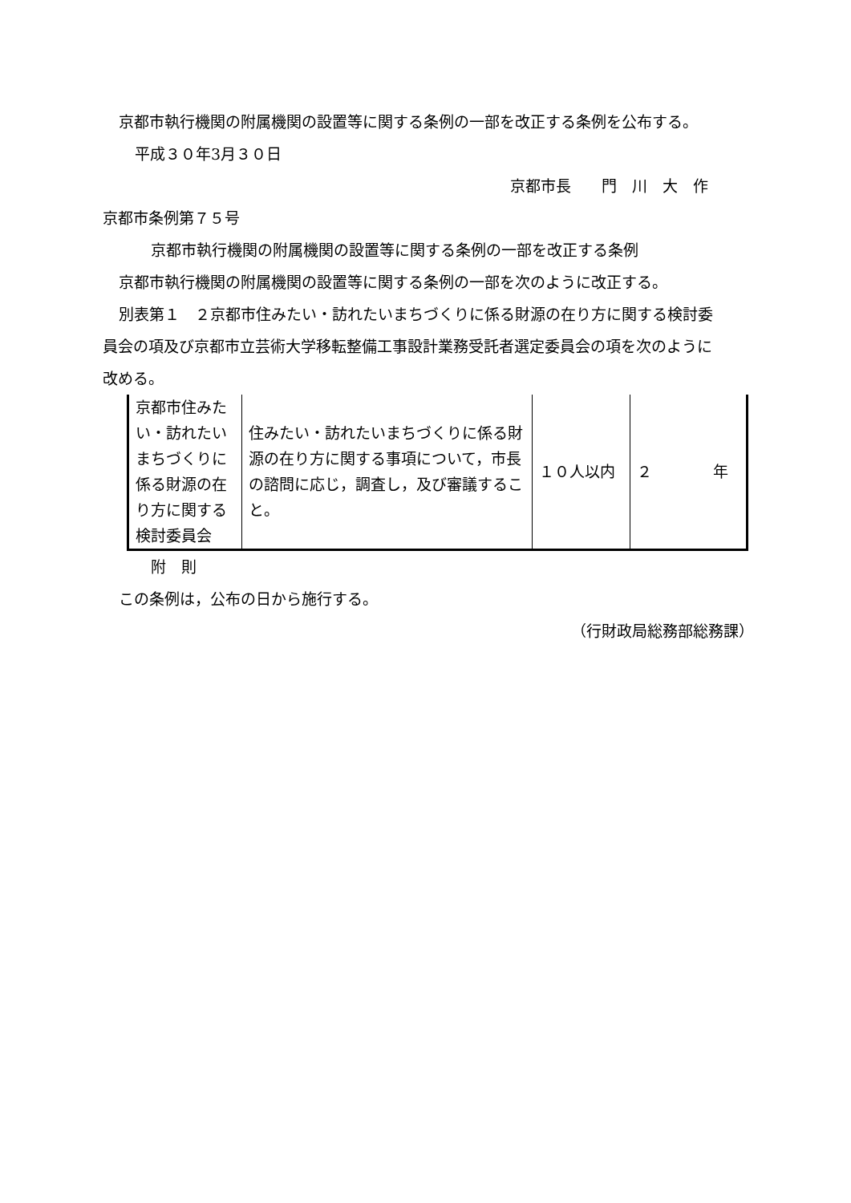京都市執行機関の附属機関の設置等に関する条例の一部を改正する条例を公布する。
平成３０年3月３０日
京都市長　　門　川　大　作
京都市条例第７５号
京都市執行機関の附属機関の設置等に関する条例の一部を改正する条例
京都市執行機関の附属機関の設置等に関する条例の一部を次のように改正する。
別表第１　２京都市住みたい・訪れたいまちづくりに係る財源の在り方に関する検討委
員会の項及び京都市立芸術大学移転整備工事設計業務受託者選定委員会の項を次のように
改める。
| 京都市住みたい・訪れたいまちづくりに係る財源の在り方に関する検討委員会 | 住みたい・訪れたいまちづくりに係る財源の在り方に関する事項について，市長の諮問に応じ，調査し，及び審議すること。 | １０人以内 | ２ 年 |
附　則
この条例は，公布の日から施行する。
（行財政局総務部総務課）